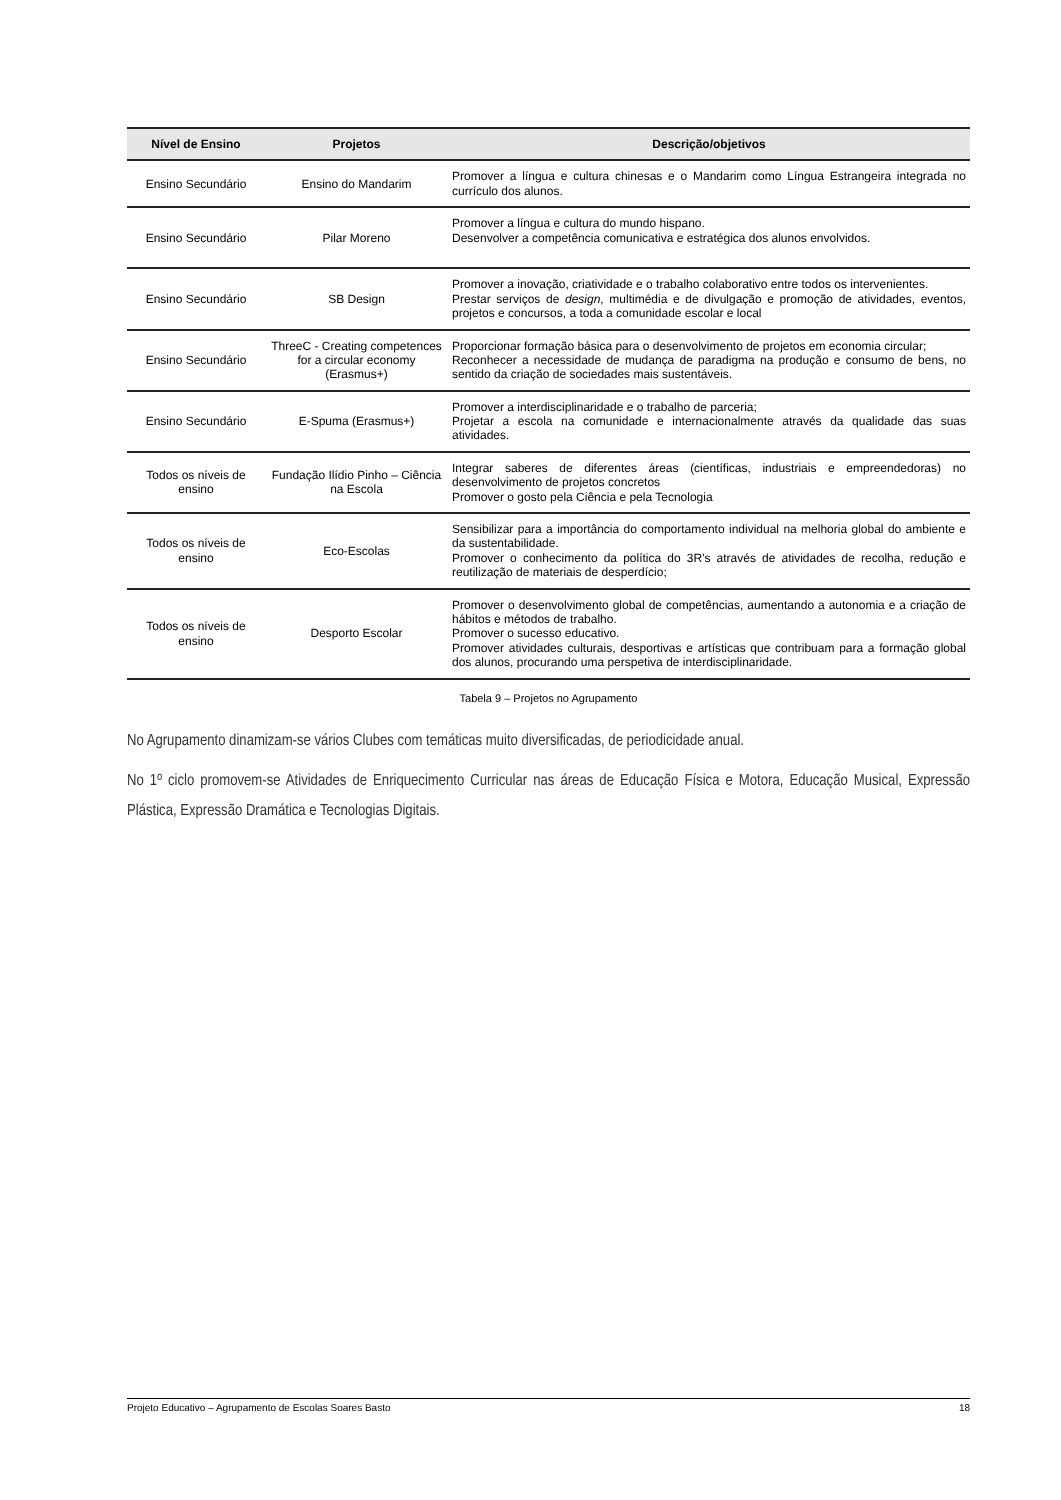| Nível de Ensino | Projetos | Descrição/objetivos |
| --- | --- | --- |
| Ensino Secundário | Ensino do Mandarim | Promover a língua e cultura chinesas e o Mandarim como Língua Estrangeira integrada no currículo dos alunos. |
| Ensino Secundário | Pilar Moreno | Promover a língua e cultura do mundo hispano. Desenvolver a competência comunicativa e estratégica dos alunos envolvidos. |
| Ensino Secundário | SB Design | Promover a inovação, criatividade e o trabalho colaborativo entre todos os intervenientes. Prestar serviços de design , multimédia e de divulgação e promoção de atividades, eventos, projetos e concursos, a toda a comunidade escolar e local |
| Ensino Secundário | ThreeC - Creating competences for a circular economy (Erasmus+) | Proporcionar formação básica para o desenvolvimento de projetos em economia circular; Reconhecer a necessidade de mudança de paradigma na produção e consumo de bens, no sentido da criação de sociedades mais sustentáveis. |
| Ensino Secundário | E-Spuma (Erasmus+) | Promover a interdisciplinaridade e o trabalho de parceria; Projetar a escola na comunidade e internacionalmente através da qualidade das suas atividades. |
| Todos os níveis de ensino | Fundação Ilídio Pinho – Ciência na Escola | Integrar saberes de diferentes áreas (científicas, industriais e empreendedoras) no desenvolvimento de projetos concretos Promover o gosto pela Ciência e pela Tecnologia |
| Todos os níveis de ensino | Eco-Escolas | Sensibilizar para a importância do comportamento individual na melhoria global do ambiente e da sustentabilidade. Promover o conhecimento da política do 3R’s através de atividades de recolha, redução e reutilização de materiais de desperdício; |
| Todos os níveis de ensino | Desporto Escolar | Promover o desenvolvimento global de competências, aumentando a autonomia e a criação de hábitos e métodos de trabalho. Promover o sucesso educativo. Promover atividades culturais, desportivas e artísticas que contribuam para a formação global dos alunos, procurando uma perspetiva de interdisciplinaridade. |
Tabela 9 – Projetos no Agrupamento
No Agrupamento dinamizam-se vários Clubes com temáticas muito diversificadas, de periodicidade anual.
No 1º ciclo promovem-se Atividades de Enriquecimento Curricular nas áreas de Educação Física e Motora, Educação Musical, Expressão Plástica, Expressão Dramática e Tecnologias Digitais.
Projeto Educativo – Agrupamento de Escolas Soares Basto 18